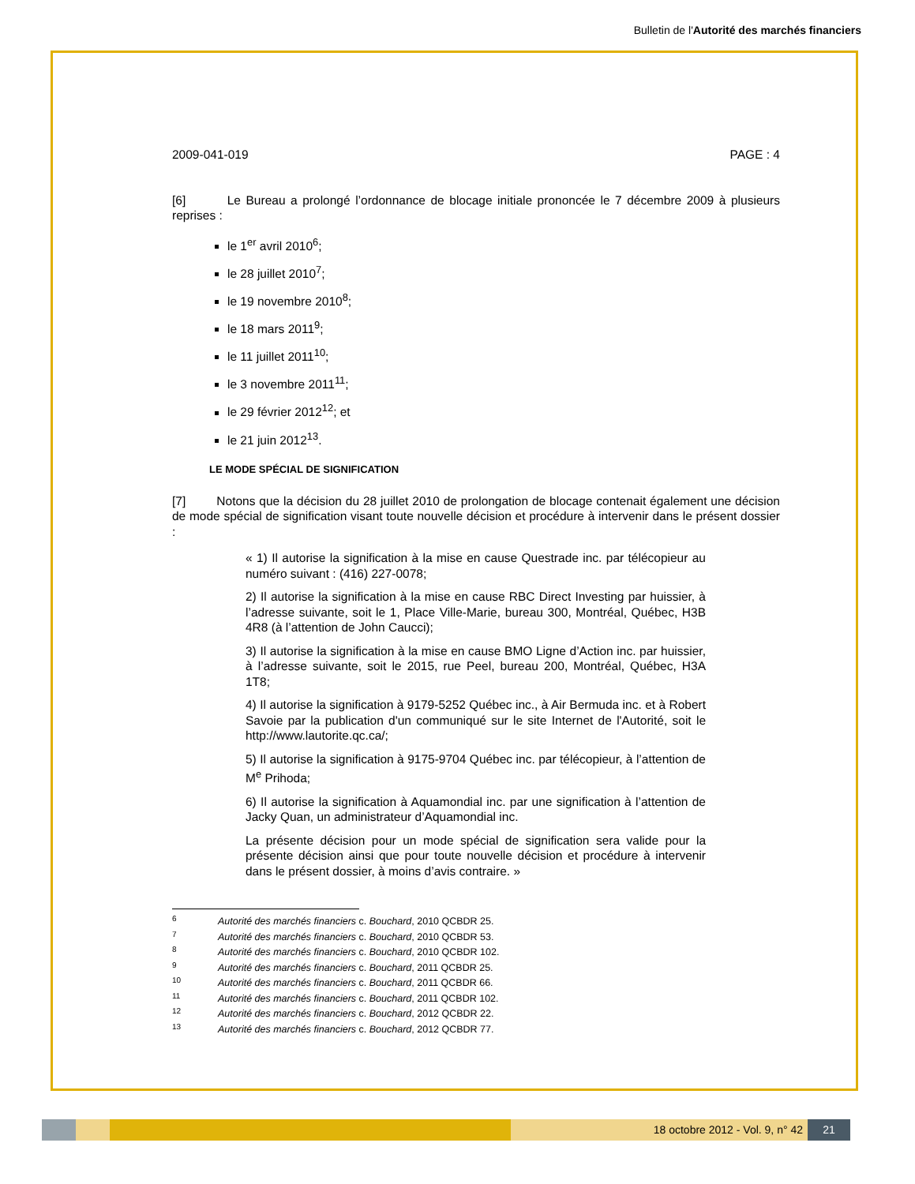Bulletin de l'Autorité des marchés financiers
2009-041-019 PAGE : 4
[6] Le Bureau a prolongé l’ordonnance de blocage initiale prononcée le 7 décembre 2009 à plusieurs reprises :
le 1<sup>er</sup> avril 2010<sup>6</sup>;
le 28 juillet 2010<sup>7</sup>;
le 19 novembre 2010<sup>8</sup>;
le 18 mars 2011<sup>9</sup>;
le 11 juillet 2011<sup>10</sup>;
le 3 novembre 2011<sup>11</sup>;
le 29 février 2012<sup>12</sup>; et
le 21 juin 2012<sup>13</sup>.
LE MODE SPÉCIAL DE SIGNIFICATION
[7] Notons que la décision du 28 juillet 2010 de prolongation de blocage contenait également une décision de mode spécial de signification visant toute nouvelle décision et procédure à intervenir dans le présent dossier :
« 1) Il autorise la signification à la mise en cause Questrade inc. par télécopieur au numéro suivant : (416) 227-0078;
2) Il autorise la signification à la mise en cause RBC Direct Investing par huissier, à l’adresse suivante, soit le 1, Place Ville-Marie, bureau 300, Montréal, Québec, H3B 4R8 (à l’attention de John Caucci);
3) Il autorise la signification à la mise en cause BMO Ligne d’Action inc. par huissier, à l’adresse suivante, soit le 2015, rue Peel, bureau 200, Montréal, Québec, H3A 1T8;
4) Il autorise la signification à 9179-5252 Québec inc., à Air Bermuda inc. et à Robert Savoie par la publication d'un communiqué sur le site Internet de l'Autorité, soit le http://www.lautorite.qc.ca/;
5) Il autorise la signification à 9175-9704 Québec inc. par télécopieur, à l’attention de M<sup>e</sup> Prihoda;
6) Il autorise la signification à Aquamondial inc. par une signification à l’attention de Jacky Quan, un administrateur d’Aquamondial inc.
La présente décision pour un mode spécial de signification sera valide pour la présente décision ainsi que pour toute nouvelle décision et procédure à intervenir dans le présent dossier, à moins d’avis contraire. »
6 Autorité des marchés financiers c. Bouchard, 2010 QCBDR 25.
7 Autorité des marchés financiers c. Bouchard, 2010 QCBDR 53.
8 Autorité des marchés financiers c. Bouchard, 2010 QCBDR 102.
9 Autorité des marchés financiers c. Bouchard, 2011 QCBDR 25.
10 Autorité des marchés financiers c. Bouchard, 2011 QCBDR 66.
11 Autorité des marchés financiers c. Bouchard, 2011 QCBDR 102.
12 Autorité des marchés financiers c. Bouchard, 2012 QCBDR 22.
13 Autorité des marchés financiers c. Bouchard, 2012 QCBDR 77.
18 octobre 2012 - Vol. 9, n° 42 21